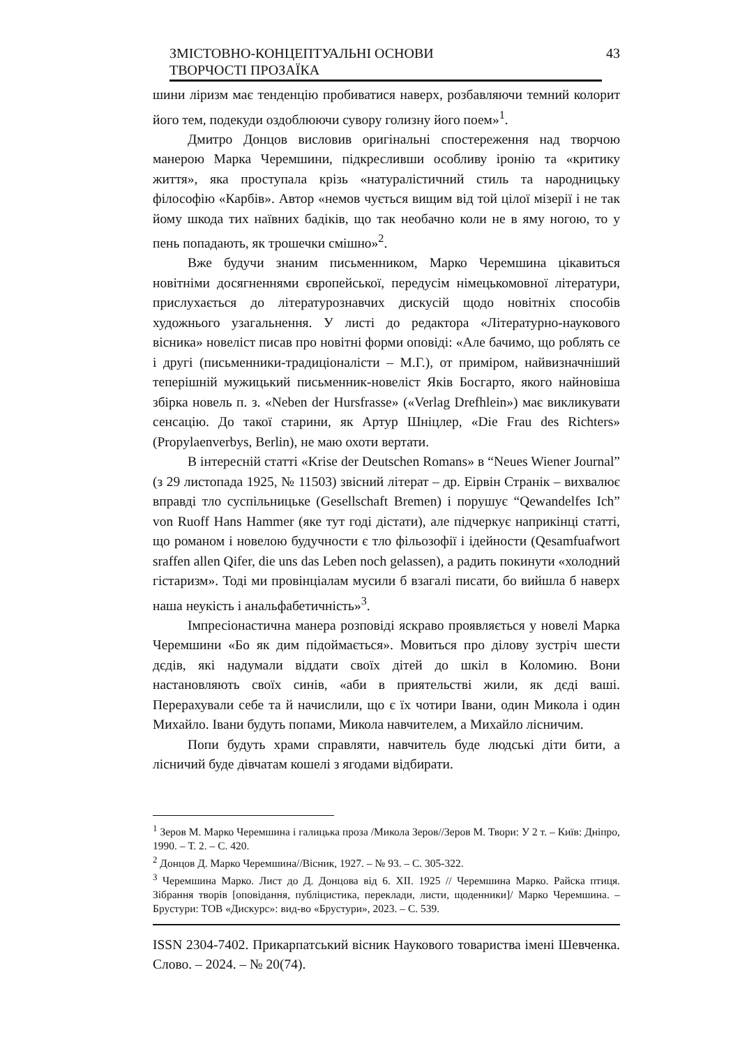ЗМІСТОВНО-КОНЦЕПТУАЛЬНІ ОСНОВИ
ТВОРЧОСТІ ПРОЗАЇКА
43
шини ліризм має тенденцію пробиватися наверх, розбавляючи темний колорит його тем, подекуди оздоблюючи сувору голизну його поем»<sup>1</sup>.
Дмитро Донцов висловив оригінальні спостереження над творчою манерою Марка Черемшини, підкресливши особливу іронію та «критику життя», яка проступала крізь «натуралістичний стиль та народницьку філософію «Карбів». Автор «немов чується вищим від той цілої мізерії і не так йому шкода тих наївних бадіків, що так необачно коли не в яму ногою, то у пень попадають, як трошечки смішно»<sup>2</sup>.
Вже будучи знаним письменником, Марко Черемшина цікавиться новітніми досягненнями європейської, передусім німецькомовної літератури, прислухається до літературознавчих дискусій щодо новітніх способів художнього узагальнення. У листі до редактора «Літературно-наукового вісника» новеліст писав про новітні форми оповіді: «Але бачимо, що роблять се і другі (письменники-традиціоналісти – М.Г.), от приміром, найвизначніший теперішній мужицький письменник-новеліст Яків Босгарто, якого найновіша збірка новель п. з. «Neben der Hursfrasse» («Verlag Drefhlein») має викликувати сенсацію. До такої старини, як Артур Шніцлер, «Die Frau des Richters» (Propylaenverbys, Berlin), не маю охоти вертати.
В інтересній статті «Krise der Deutschen Romans» в “Neues Wiener Journal” (з 29 листопада 1925, № 11503) звісний літерат – др. Еірвін Странік – вихвалює вправді тло суспільницьке (Gesellschaft Bremen) і порушує “Qewandelfes Ich” von Ruoff Hans Hammer (яке тут годі дістати), але підчеркує наприкінці статті, що романом і новелою будучности є тло фільозофії і ідейности (Qesamfuafwort sraffen allen Qifer, die uns das Leben noch gelassen), а радить покинути «холодний гістаризм». Тоді ми провінціалам мусили б взагалі писати, бо вийшла б наверх наша неукість і анальфабетичність»<sup>3</sup>.
Імпресіонастична манера розповіді яскраво проявляється у новелі Марка Черемшини «Бо як дим підоймається». Мовиться про ділову зустріч шести дєдів, які надумали віддати своїх дітей до шкіл в Коломию. Вони настановляють своїх синів, «аби в приятельстві жили, як дєді ваші. Перерахували себе та й начислили, що є їх чотири Івани, один Микола і один Михайло. Івани будуть попами, Микола навчителем, а Михайло лісничим.
Попи будуть храми справляти, навчитель буде людські діти бити, а лісничий буде дівчатам кошелі з ягодами відбирати.
<sup>1</sup> Зеров М. Марко Черемшина і галицька проза /Микола Зеров//Зеров М. Твори: У 2 т. – Київ: Дніпро, 1990. – Т. 2. – С. 420.
<sup>2</sup> Донцов Д. Марко Черемшина//Вісник, 1927. – № 93. – С. 305-322.
<sup>3</sup> Черемшина Марко. Лист до Д. Донцова від 6. XII. 1925 // Черемшина Марко. Райска птиця. Зібрання творів [оповідання, публіцистика, переклади, листи, щоденники]/ Марко Черемшина. – Брустури: ТОВ «Дискурс»: вид-во «Брустури», 2023. – С. 539.
ISSN 2304-7402. Прикарпатський вісник Наукового товариства імені Шевченка. Слово. – 2024. – № 20(74).